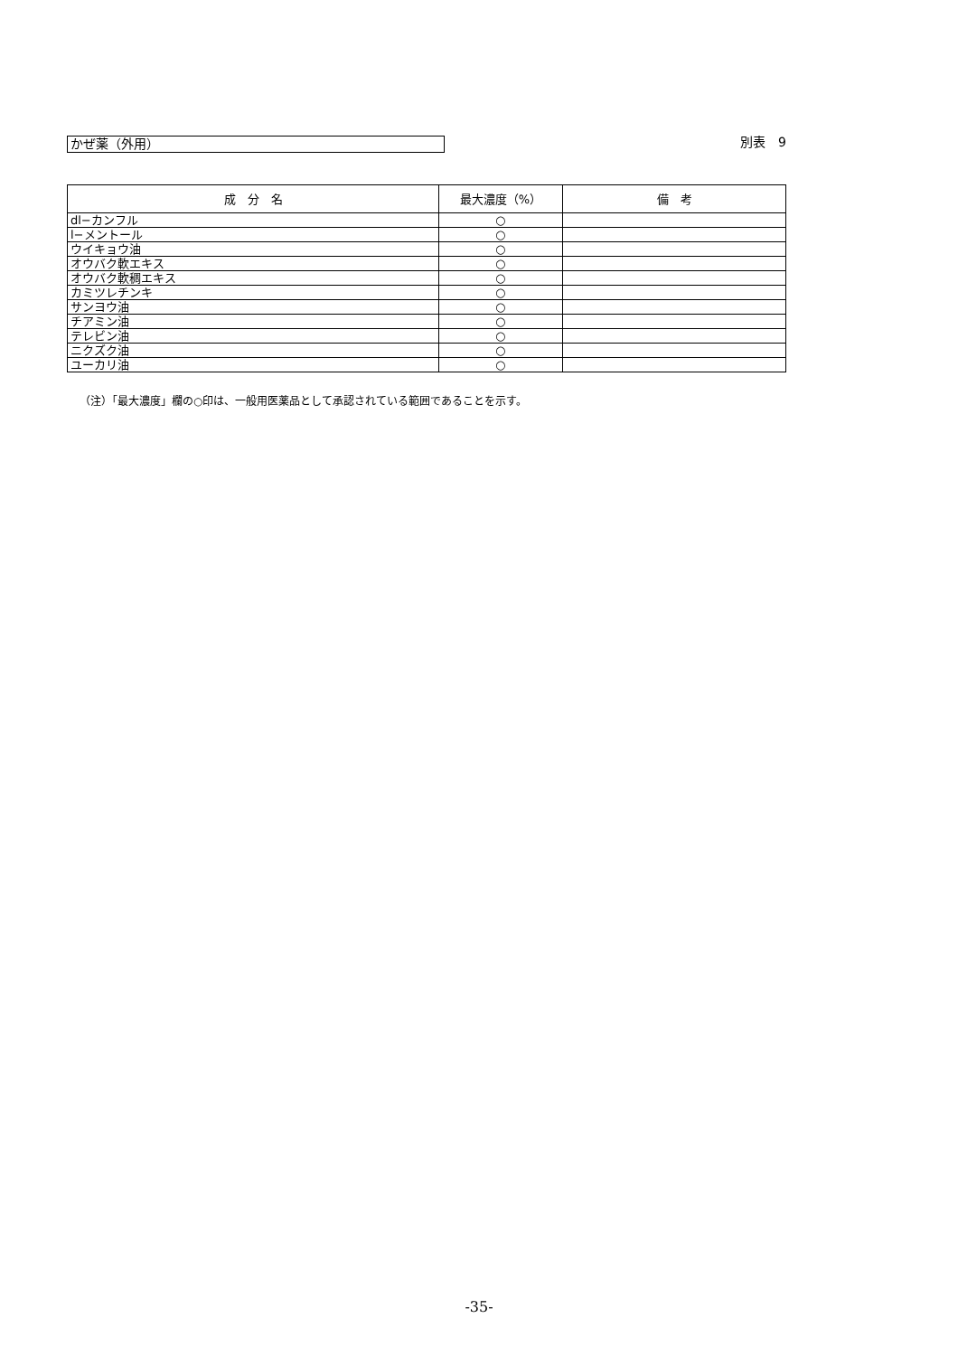かぜ薬（外用）
別表　9
| 成 分 名 | 最大濃度（%） | 備 考 |
| --- | --- | --- |
| dl−カンフル | ○ | |
| l−メントール | ○ | |
| ウイキョウ油 | ○ | |
| オウバク軟エキス | ○ | |
| オウバク軟稠エキス | ○ | |
| カミツレチンキ | ○ | |
| サンヨウ油 | ○ | |
| チアミン油 | ○ | |
| テレビン油 | ○ | |
| ニクズク油 | ○ | |
| ユーカリ油 | ○ | |
（注）「最大濃度」欄の○印は、一般用医薬品として承認されている範囲であることを示す。
-35-